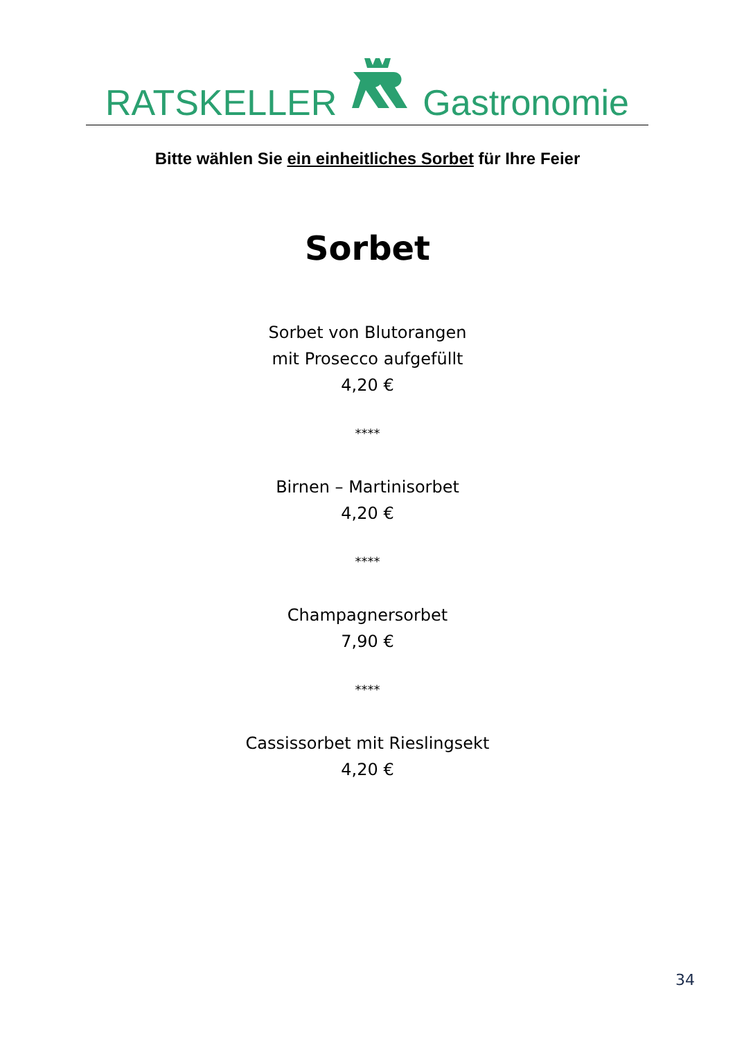RATSKELLER Gastronomie
Bitte wählen Sie ein einheitliches Sorbet für Ihre Feier
Sorbet
Sorbet von Blutorangen
mit Prosecco aufgefüllt
4,20 €
****
Birnen – Martinisorbet
4,20 €
****
Champagnersorbet
7,90 €
****
Cassissorbet mit Rieslingsekt
4,20 €
34